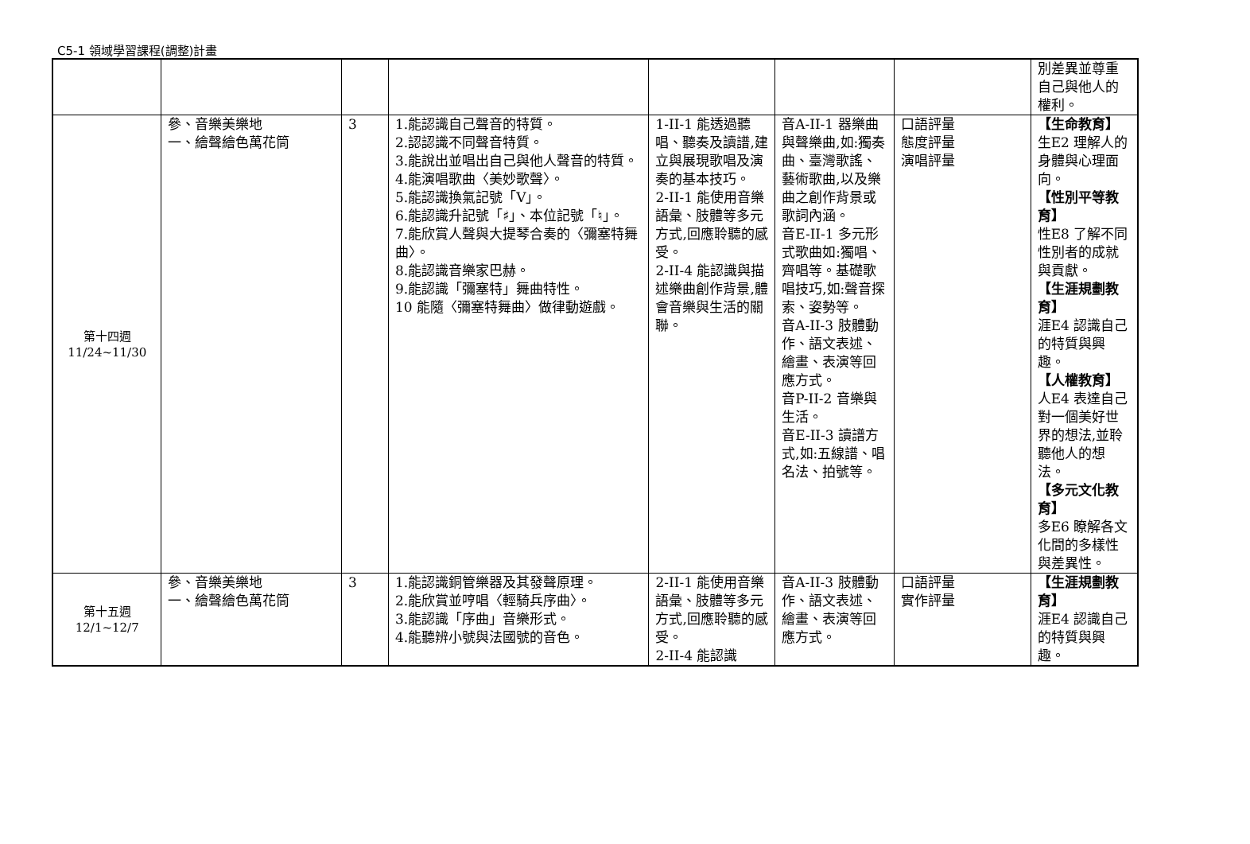C5-1 領域學習課程(調整)計畫
| | | | | | | | 別差異並尊重自己與他人的權利。 |
| 第十四週 11/24~11/30 | 參、音樂美樂地 一、繪聲繪色萬花筒 | 3 | 1.能認識自己聲音的特質。 2.認認識不同聲音特質。 3.能說出並唱出自己與他人聲音的特質。 4.能演唱歌曲〈美妙歌聲〉。 5.能認識換氣記號「V」。 6.能認識升記號「♯」、本位記號「♮」。 7.能欣賞人聲與大提琴合奏的〈彌塞特舞曲〉。 8.能認識音樂家巴赫。 9.能認識「彌塞特」舞曲特性。 10 能隨〈彌塞特舞曲〉做律動遊戲。 | 1-II-1 能透過聽唱、聽奏及讀譜,建立與展現歌唱及演奏的基本技巧。 2-II-1 能使用音樂語彙、肢體等多元方式,回應聆聽的感受。 2-II-4 能認識與描述樂曲創作背景,體會音樂與生活的關聯。 | 音A-II-1 器樂曲與聲樂曲,如:獨奏曲、臺灣歌謠、藝術歌曲,以及樂曲之創作背景或歌詞內涵。 音E-II-1 多元形式歌曲如:獨唱、齊唱等。基礎歌唱技巧,如:聲音探索、姿勢等。 音A-II-3 肢體動作、語文表述、繪畫、表演等回應方式。 音P-II-2 音樂與生活。 音E-II-3 讀譜方式,如:五線譜、唱名法、拍號等。 | 口語評量 態度評量 演唱評量 | 【生命教育】 生E2 理解人的身體與心理面向。 【性別平等教育】 性E8 了解不同性別者的成就與貢獻。 【生涯規劃教育】 涯E4 認識自己的特質與興趣。 【人權教育】 人E4 表達自己對一個美好世界的想法,並聆聽他人的想法。 【多元文化教育】 多E6 瞭解各文化間的多樣性與差異性。 |
| 第十五週 12/1~12/7 | 參、音樂美樂地 一、繪聲繪色萬花筒 | 3 | 1.能認識銅管樂器及其發聲原理。 2.能欣賞並哼唱〈輕騎兵序曲〉。 3.能認識「序曲」音樂形式。 4.能聽辨小號與法國號的音色。 | 2-II-1 能使用音樂語彙、肢體等多元方式,回應聆聽的感受。 2-II-4 能認識 | 音A-II-3 肢體動作、語文表述、繪畫、表演等回應方式。 | 口語評量 實作評量 | 【生涯規劃教育】 涯E4 認識自己的特質與興趣。 |